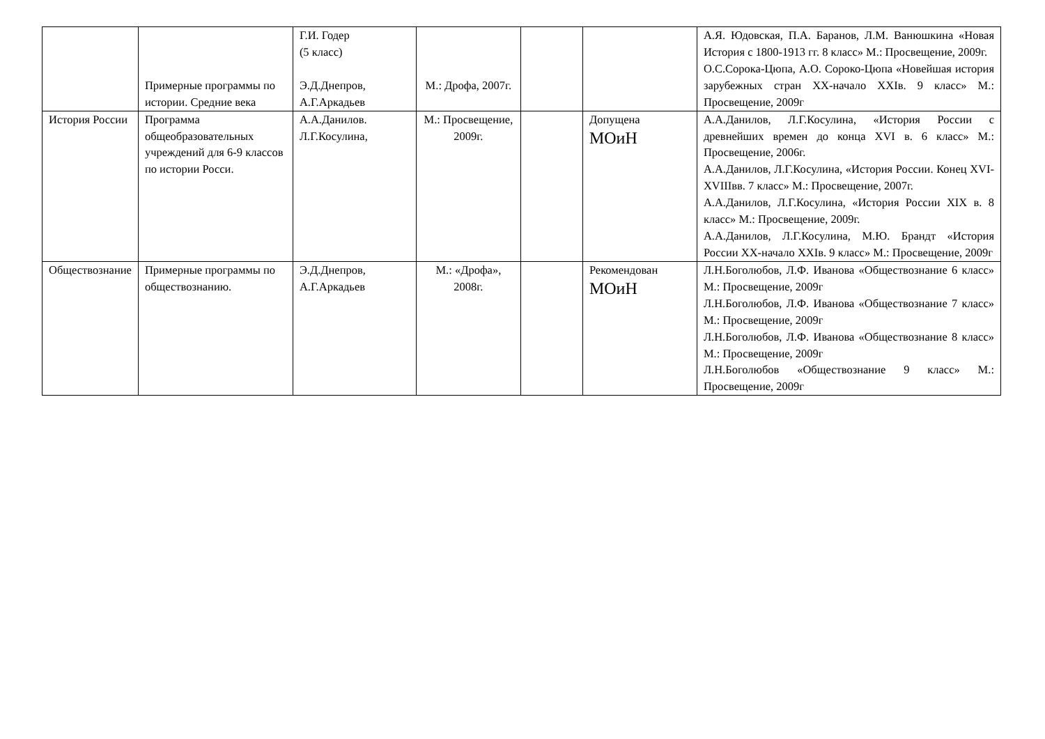| | Примерные программы по истории. Средние века | Г.И. Годер (5 класс) Э.Д.Днепров, А.Г.Аркадьев | М.: Дрофа, 2007г. | | | А.Я. Юдовская, П.А. Баранов, Л.М. Ванюшкина «Новая История с 1800-1913 гг. 8 класс» М.: Просвещение, 2009г. О.С.Сорока-Цюпа, А.О. Сороко-Цюпа «Новейшая история зарубежных стран XX-начало XXIв. 9 класс» М.: Просвещение, 2009г |
| История России | Программа общеобразовательных учреждений для 6-9 классов по истории Росси. | А.А.Данилов. Л.Г.Косулина, | М.: Просвещение, 2009г. | | Допущена МОиН | А.А.Данилов, Л.Г.Косулина, «История России с древнейших времен до конца XVI в. 6 класс» М.: Просвещение, 2006г. А.А.Данилов, Л.Г.Косулина, «История России. Конец XVI-XVIIIвв. 7 класс» М.: Просвещение, 2007г. А.А.Данилов, Л.Г.Косулина, «История России XIX в. 8 класс» М.: Просвещение, 2009г. А.А.Данилов, Л.Г.Косулина, М.Ю. Брандт «История России XX-начало XXIв. 9 класс» М.: Просвещение, 2009г |
| Обществознание | Примерные программы по обществознанию. | Э.Д.Днепров, А.Г.Аркадьев | М.: «Дрофа», 2008г. | | Рекомендован МОиН | Л.Н.Боголюбов, Л.Ф. Иванова «Обществознание 6 класс» М.: Просвещение, 2009г Л.Н.Боголюбов, Л.Ф. Иванова «Обществознание 7 класс» М.: Просвещение, 2009г Л.Н.Боголюбов, Л.Ф. Иванова «Обществознание 8 класс» М.: Просвещение, 2009г Л.Н.Боголюбов «Обществознание 9 класс» М.: Просвещение, 2009г |